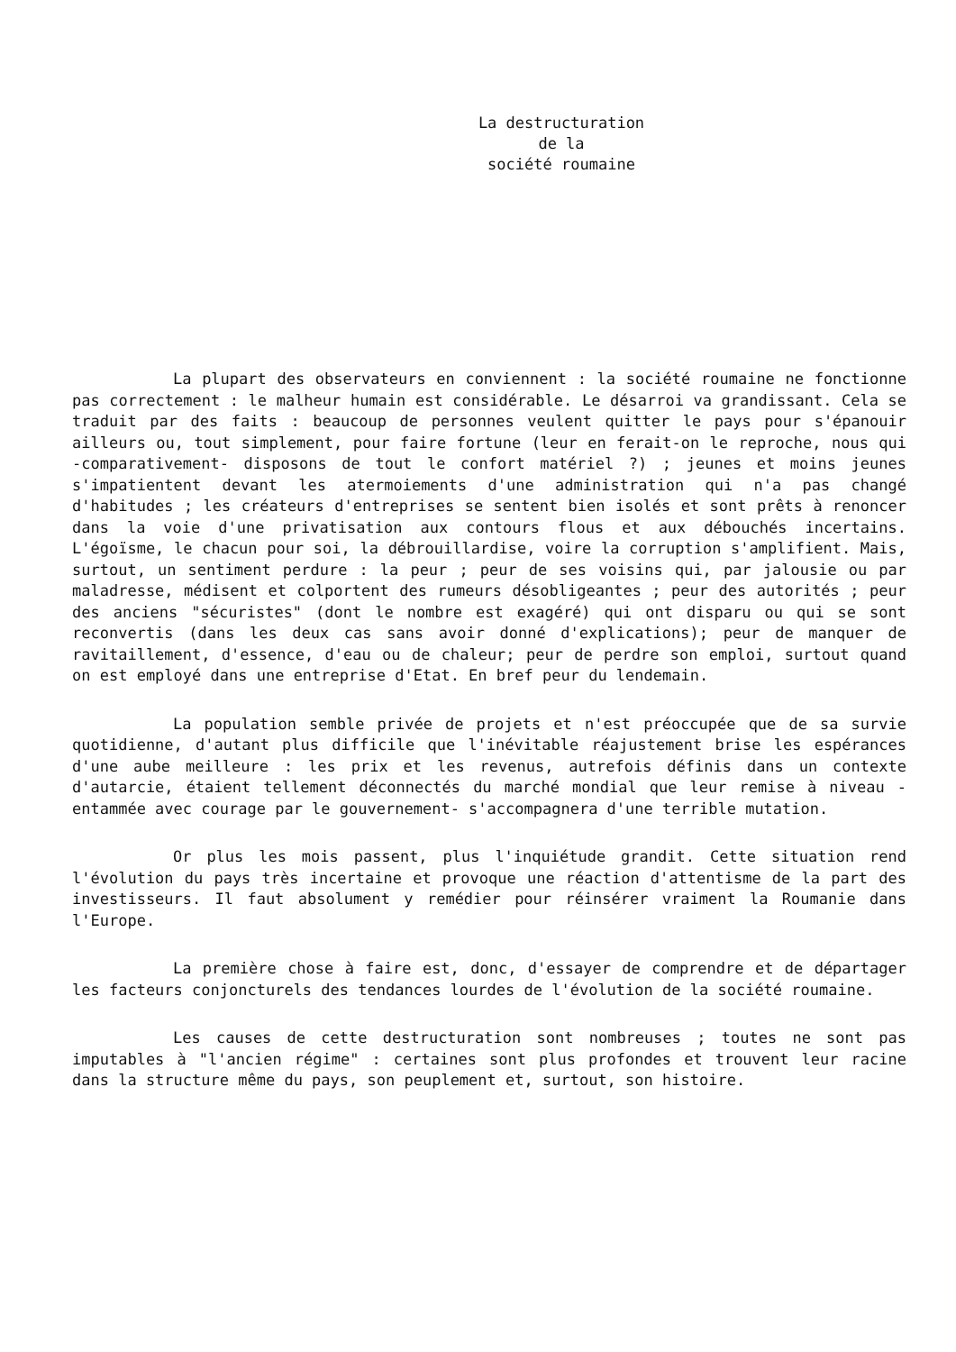La destructuration
de la
société roumaine
La plupart des observateurs en conviennent : la société roumaine ne fonctionne pas correctement : le malheur humain est considérable. Le désarroi va grandissant. Cela se traduit par des faits : beaucoup de personnes veulent quitter le pays pour s'épanouir ailleurs ou, tout simplement, pour faire fortune (leur en ferait-on le reproche, nous qui -comparativement- disposons de tout le confort matériel ?) ; jeunes et moins jeunes s'impatientent devant les atermoiements d'une administration qui n'a pas changé d'habitudes ; les créateurs d'entreprises se sentent bien isolés et sont prêts à renoncer dans la voie d'une privatisation aux contours flous et aux débouchés incertains. L'égoïsme, le chacun pour soi, la débrouillardise, voire la corruption s'amplifient. Mais, surtout, un sentiment perdure : la peur ; peur de ses voisins qui, par jalousie ou par maladresse, médisent et colportent des rumeurs désobligeantes ; peur des autorités ; peur des anciens "sécuristes" (dont le nombre est exagéré) qui ont disparu ou qui se sont reconvertis (dans les deux cas sans avoir donné d'explications); peur de manquer de ravitaillement, d'essence, d'eau ou de chaleur; peur de perdre son emploi, surtout quand on est employé dans une entreprise d'Etat. En bref peur du lendemain.
La population semble privée de projets et n'est préoccupée que de sa survie quotidienne, d'autant plus difficile que l'inévitable réajustement brise les espérances d'une aube meilleure : les prix et les revenus, autrefois définis dans un contexte d'autarcie, étaient tellement déconnectés du marché mondial que leur remise à niveau -entammée avec courage par le gouvernement- s'accompagnera d'une terrible mutation.
Or plus les mois passent, plus l'inquiétude grandit. Cette situation rend l'évolution du pays très incertaine et provoque une réaction d'attentisme de la part des investisseurs. Il faut absolument y remédier pour réinsérer vraiment la Roumanie dans l'Europe.
La première chose à faire est, donc, d'essayer de comprendre et de départager les facteurs conjoncturels des tendances lourdes de l'évolution de la société roumaine.
Les causes de cette destructuration sont nombreuses ; toutes ne sont pas imputables à "l'ancien régime" : certaines sont plus profondes et trouvent leur racine dans la structure même du pays, son peuplement et, surtout, son histoire.